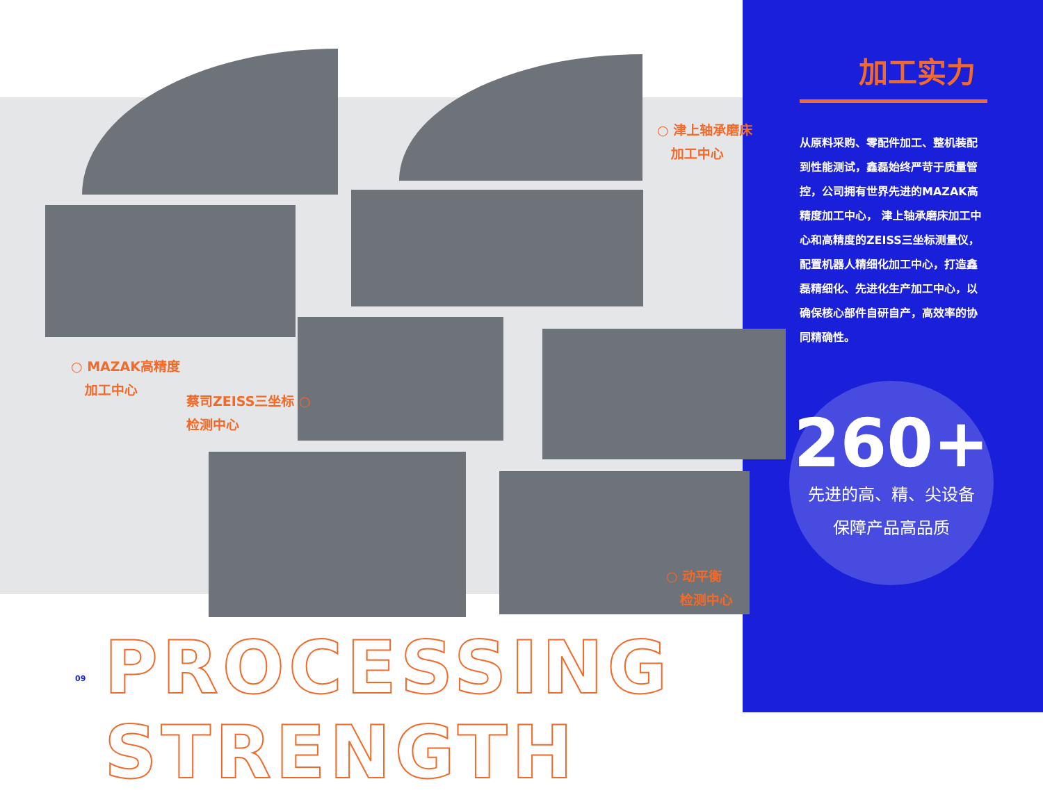○ 津上轴承磨床
加工中心
○ MAZAK高精度
加工中心
蔡司ZEISS三坐标 ○
检测中心
○ 动平衡
检测中心
加工实力
从原料采购、零配件加工、整机装配到性能测试，鑫磊始终严苛于质量管控，公司拥有世界先进的MAZAK高精度加工中心， 津上轴承磨床加工中心和高精度的ZEISS三坐标测量仪，配置机器人精细化加工中心，打造鑫磊精细化、先进化生产加工中心，以确保核心部件自研自产，高效率的协同精确性。
260+
先进的高、精、尖设备
保障产品高品质
PROCESSING STRENGTH
09